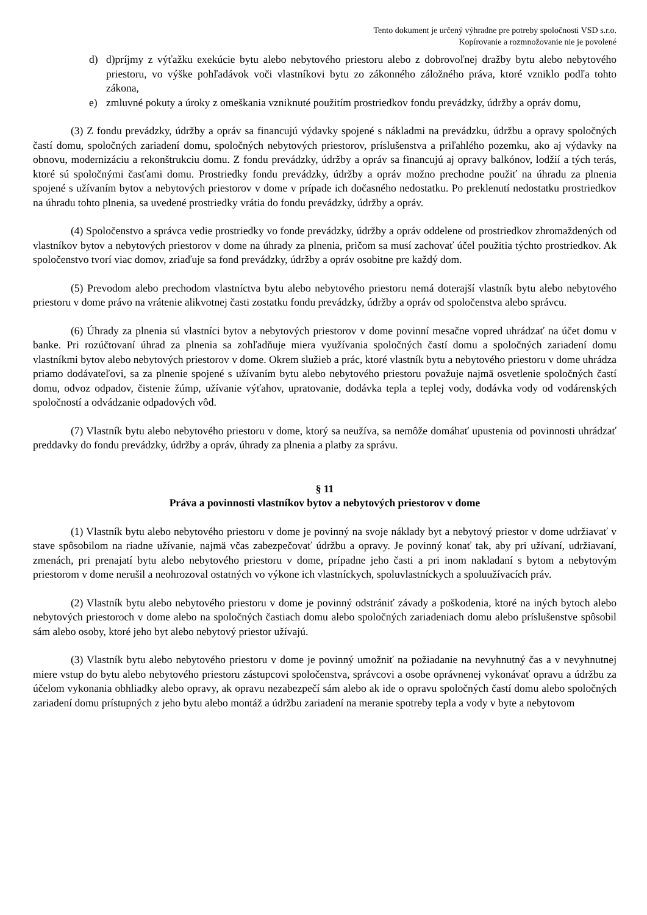Tento dokument je určený výhradne pre potreby spoločnosti VSD s.r.o.
Kopírovanie a rozmnožovanie nie je povolené
d) d)príjmy z výťažku exekúcie bytu alebo nebytového priestoru alebo z dobrovoľnej dražby bytu alebo nebytového priestoru, vo výške pohľadávok voči vlastníkovi bytu zo zákonného záložného práva, ktoré vzniklo podľa tohto zákona,
e) zmluvné pokuty a úroky z omeškania vzniknuté použitím prostriedkov fondu prevádzky, údržby a opráv domu,
(3) Z fondu prevádzky, údržby a opráv sa financujú výdavky spojené s nákladmi na prevádzku, údržbu a opravy spoločných častí domu, spoločných zariadení domu, spoločných nebytových priestorov, príslušenstva a priľahlého pozemku, ako aj výdavky na obnovu, modernizáciu a rekonštrukciu domu. Z fondu prevádzky, údržby a opráv sa financujú aj opravy balkónov, lodžií a tých terás, ktoré sú spoločnými časťami domu. Prostriedky fondu prevádzky, údržby a opráv možno prechodne použiť na úhradu za plnenia spojené s užívaním bytov a nebytových priestorov v dome v prípade ich dočasného nedostatku. Po preklenutí nedostatku prostriedkov na úhradu tohto plnenia, sa uvedené prostriedky vrátia do fondu prevádzky, údržby a opráv.
(4) Spoločenstvo a správca vedie prostriedky vo fonde prevádzky, údržby a opráv oddelene od prostriedkov zhromaždených od vlastníkov bytov a nebytových priestorov v dome na úhrady za plnenia, pričom sa musí zachovať účel použitia týchto prostriedkov. Ak spoločenstvo tvorí viac domov, zriaďuje sa fond prevádzky, údržby a opráv osobitne pre každý dom.
(5) Prevodom alebo prechodom vlastníctva bytu alebo nebytového priestoru nemá doterajší vlastník bytu alebo nebytového priestoru v dome právo na vrátenie alikvotnej časti zostatku fondu prevádzky, údržby a opráv od spoločenstva alebo správcu.
(6) Úhrady za plnenia sú vlastníci bytov a nebytových priestorov v dome povinní mesačne vopred uhrádzať na účet domu v banke. Pri rozúčtovaní úhrad za plnenia sa zohľadňuje miera využívania spoločných častí domu a spoločných zariadení domu vlastníkmi bytov alebo nebytových priestorov v dome. Okrem služieb a prác, ktoré vlastník bytu a nebytového priestoru v dome uhrádza priamo dodávateľovi, sa za plnenie spojené s užívaním bytu alebo nebytového priestoru považuje najmä osvetlenie spoločných častí domu, odvoz odpadov, čistenie žúmp, užívanie výťahov, upratovanie, dodávka tepla a teplej vody, dodávka vody od vodárenských spoločností a odvádzanie odpadových vôd.
(7) Vlastník bytu alebo nebytového priestoru v dome, ktorý sa neužíva, sa nemôže domáhať upustenia od povinnosti uhrádzať preddavky do fondu prevádzky, údržby a opráv, úhrady za plnenia a platby za správu.
§ 11
Práva a povinnosti vlastníkov bytov a nebytových priestorov v dome
(1) Vlastník bytu alebo nebytového priestoru v dome je povinný na svoje náklady byt a nebytový priestor v dome udržiavať v stave spôsobilom na riadne užívanie, najmä včas zabezpečovať údržbu a opravy. Je povinný konať tak, aby pri užívaní, udržiavaní, zmenách, pri prenajatí bytu alebo nebytového priestoru v dome, prípadne jeho časti a pri inom nakladaní s bytom a nebytovým priestorom v dome nerušil a neohrozoval ostatných vo výkone ich vlastníckych, spoluvlastníckych a spoluužívacích práv.
(2) Vlastník bytu alebo nebytového priestoru v dome je povinný odstrániť závady a poškodenia, ktoré na iných bytoch alebo nebytových priestoroch v dome alebo na spoločných častiach domu alebo spoločných zariadeniach domu alebo príslušenstve spôsobil sám alebo osoby, ktoré jeho byt alebo nebytový priestor užívajú.
(3) Vlastník bytu alebo nebytového priestoru v dome je povinný umožniť na požiadanie na nevyhnutný čas a v nevyhnutnej miere vstup do bytu alebo nebytového priestoru zástupcovi spoločenstva, správcovi a osobe oprávnenej vykonávať opravu a údržbu za účelom vykonania obhliadky alebo opravy, ak opravu nezabezpečí sám alebo ak ide o opravu spoločných častí domu alebo spoločných zariadení domu prístupných z jeho bytu alebo montáž a údržbu zariadení na meranie spotreby tepla a vody v byte a nebytovom